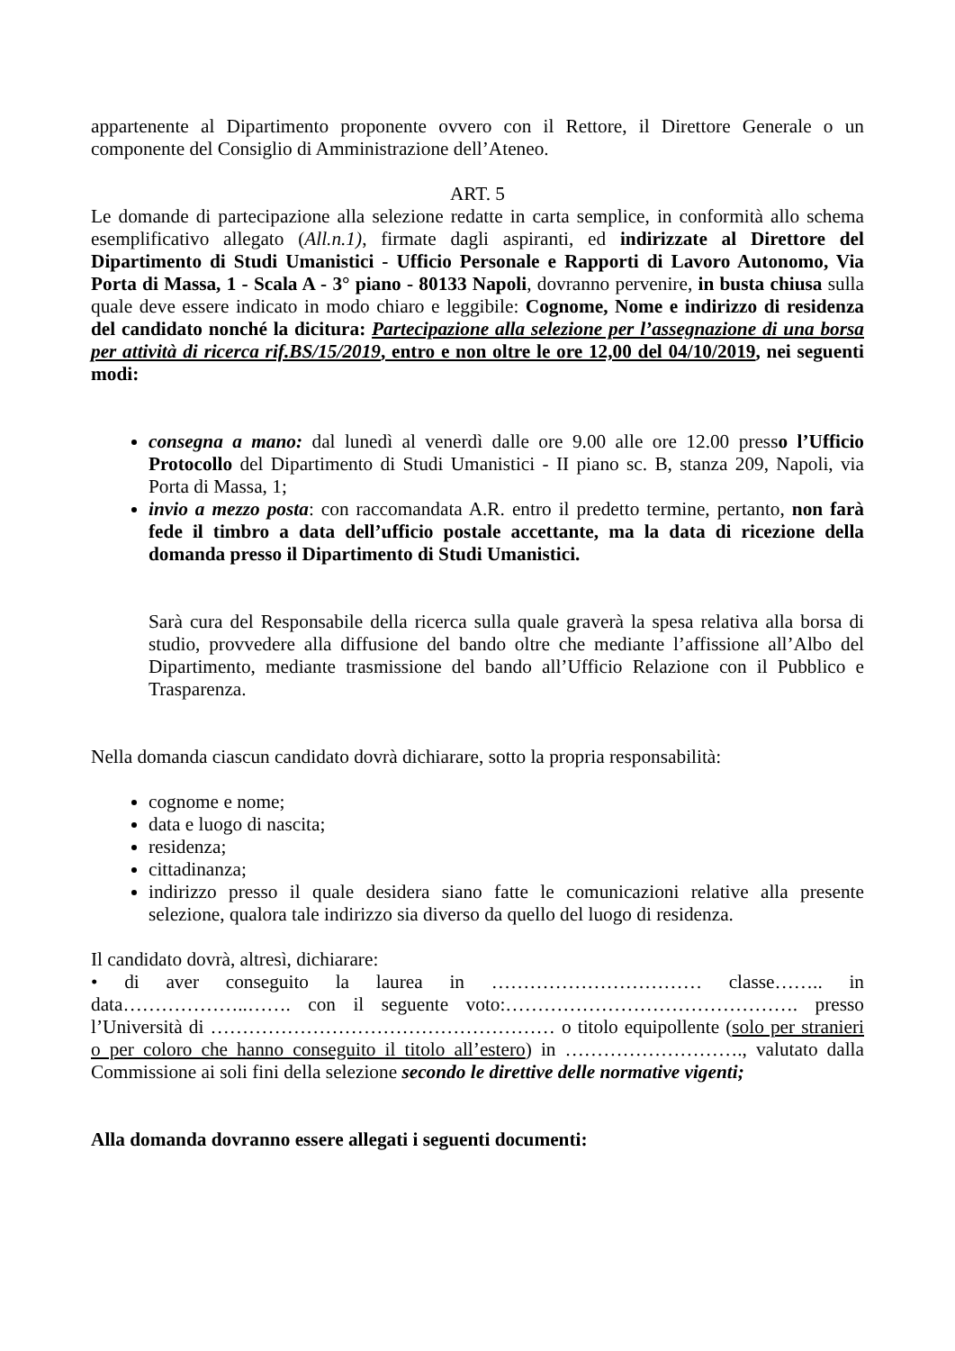appartenente al Dipartimento proponente ovvero con il Rettore, il Direttore Generale o un componente del Consiglio di Amministrazione dell’Ateneo.
ART. 5
Le domande di partecipazione alla selezione redatte in carta semplice, in conformità allo schema esemplificativo allegato (All.n.1), firmate dagli aspiranti, ed indirizzate al Direttore del Dipartimento di Studi Umanistici - Ufficio Personale e Rapporti di Lavoro Autonomo, Via Porta di Massa, 1 - Scala A - 3° piano - 80133 Napoli, dovranno pervenire, in busta chiusa sulla quale deve essere indicato in modo chiaro e leggibile: Cognome, Nome e indirizzo di residenza del candidato nonché la dicitura: Partecipazione alla selezione per l’assegnazione di una borsa per attività di ricerca rif.BS/15/2019, entro e non oltre le ore 12,00 del 04/10/2019, nei seguenti modi:
consegna a mano: dal lunedì al venerdì dalle ore 9.00 alle ore 12.00 presso l’Ufficio Protocollo del Dipartimento di Studi Umanistici - II piano sc. B, stanza 209, Napoli, via Porta di Massa, 1;
invio a mezzo posta: con raccomandata A.R. entro il predetto termine, pertanto, non farà fede il timbro a data dell’ufficio postale accettante, ma la data di ricezione della domanda presso il Dipartimento di Studi Umanistici.
Sarà cura del Responsabile della ricerca sulla quale graverà la spesa relativa alla borsa di studio, provvedere alla diffusione del bando oltre che mediante l’affissione all’Albo del Dipartimento, mediante trasmissione del bando all’Ufficio Relazione con il Pubblico e Trasparenza.
Nella domanda ciascun candidato dovrà dichiarare, sotto la propria responsabilità:
cognome e nome;
data e luogo di nascita;
residenza;
cittadinanza;
indirizzo presso il quale desidera siano fatte le comunicazioni relative alla presente selezione, qualora tale indirizzo sia diverso da quello del luogo di residenza.
Il candidato dovrà, altresì, dichiarare:
• di aver conseguito la laurea in …………………………… classe…….. in data………………..……. con il seguente voto:………………………………………. presso l’Università di ……………………………………………… o titolo equipollente (solo per stranieri o per coloro che hanno conseguito il titolo all’estero) in ………………………., valutato dalla Commissione ai soli fini della selezione secondo le direttive delle normative vigenti;
Alla domanda dovranno essere allegati i seguenti documenti: